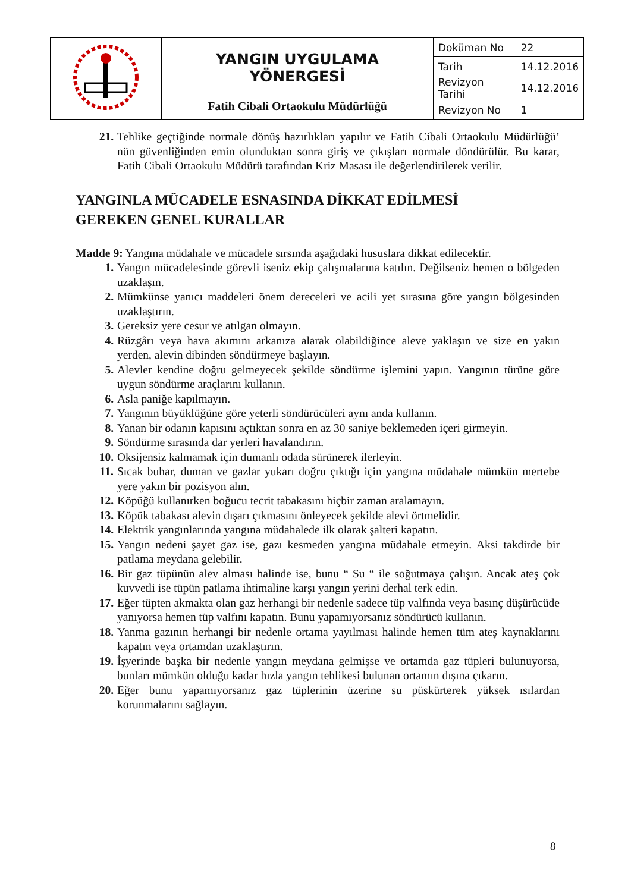| | YANGIN UYGULAMA YÖNERGESİ Fatih Cibali Ortaokulu Müdürlüğü | Doküman No | 22 |
| | | Tarih | 14.12.2016 |
| | | Revizyon Tarihi | 14.12.2016 |
| | | Revizyon No | 1 |
21.
Tehlike geçtiğinde normale dönüş hazırlıkları yapılır ve Fatih Cibali Ortaokulu Müdürlüğü’ nün güvenliğinden emin olunduktan sonra giriş ve çıkışları normale döndürülür. Bu karar, Fatih Cibali Ortaokulu Müdürü tarafından Kriz Masası ile değerlendirilerek verilir.
YANGINLA MÜCADELE ESNASINDA DİKKAT EDİLMESİ
GEREKEN GENEL KURALLAR
Madde 9: Yangına müdahale ve mücadele sırsında aşağıdaki hususlara dikkat edilecektir.
1. Yangın mücadelesinde görevli iseniz ekip çalışmalarına katılın. Değilseniz hemen o bölgeden uzaklaşın.
2. Mümkünse yanıcı maddeleri önem dereceleri ve acili yet sırasına göre yangın bölgesinden uzaklaştırın.
3. Gereksiz yere cesur ve atılgan olmayın.
4. Rüzgârı veya hava akımını arkanıza alarak olabildiğince aleve yaklaşın ve size en yakın yerden, alevin dibinden söndürmeye başlayın.
5. Alevler kendine doğru gelmeyecek şekilde söndürme işlemini yapın. Yangının türüne göre uygun söndürme araçlarını kullanın.
6. Asla paniğe kapılmayın.
7. Yangının büyüklüğüne göre yeterli söndürücüleri aynı anda kullanın.
8. Yanan bir odanın kapısını açtıktan sonra en az 30 saniye beklemeden içeri girmeyin.
9. Söndürme sırasında dar yerleri havalandırın.
10.
Oksijensiz kalmamak için dumanlı odada sürünerek ilerleyin.
11.
Sıcak buhar, duman ve gazlar yukarı doğru çıktığı için yangına müdahale mümkün mertebe yere yakın bir pozisyon alın.
12.
Köpüğü kullanırken boğucu tecrit tabakasını hiçbir zaman aralamayın.
13.
Köpük tabakası alevin dışarı çıkmasını önleyecek şekilde alevi örtmelidir.
14.
Elektrik yangınlarında yangına müdahalede ilk olarak şalteri kapatın.
15.
Yangın nedeni şayet gaz ise, gazı kesmeden yangına müdahale etmeyin. Aksi takdirde bir patlama meydana gelebilir.
16.
Bir gaz tüpünün alev alması halinde ise, bunu “ Su “ ile soğutmaya çalışın. Ancak ateş çok kuvvetli ise tüpün patlama ihtimaline karşı yangın yerini derhal terk edin.
17.
Eğer tüpten akmakta olan gaz herhangi bir nedenle sadece tüp valfında veya basınç düşürücüde yanıyorsa hemen tüp valfını kapatın. Bunu yapamıyorsanız söndürücü kullanın.
18.
Yanma gazının herhangi bir nedenle ortama yayılması halinde hemen tüm ateş kaynaklarını kapatın veya ortamdan uzaklaştırın.
19.
İşyerinde başka bir nedenle yangın meydana gelmişse ve ortamda gaz tüpleri bulunuyorsa, bunları mümkün olduğu kadar hızla yangın tehlikesi bulunan ortamın dışına çıkarın.
20.
Eğer bunu yapamıyorsanız gaz tüplerinin üzerine su püskürterek yüksek ısılardan korunmalarını sağlayın.
8